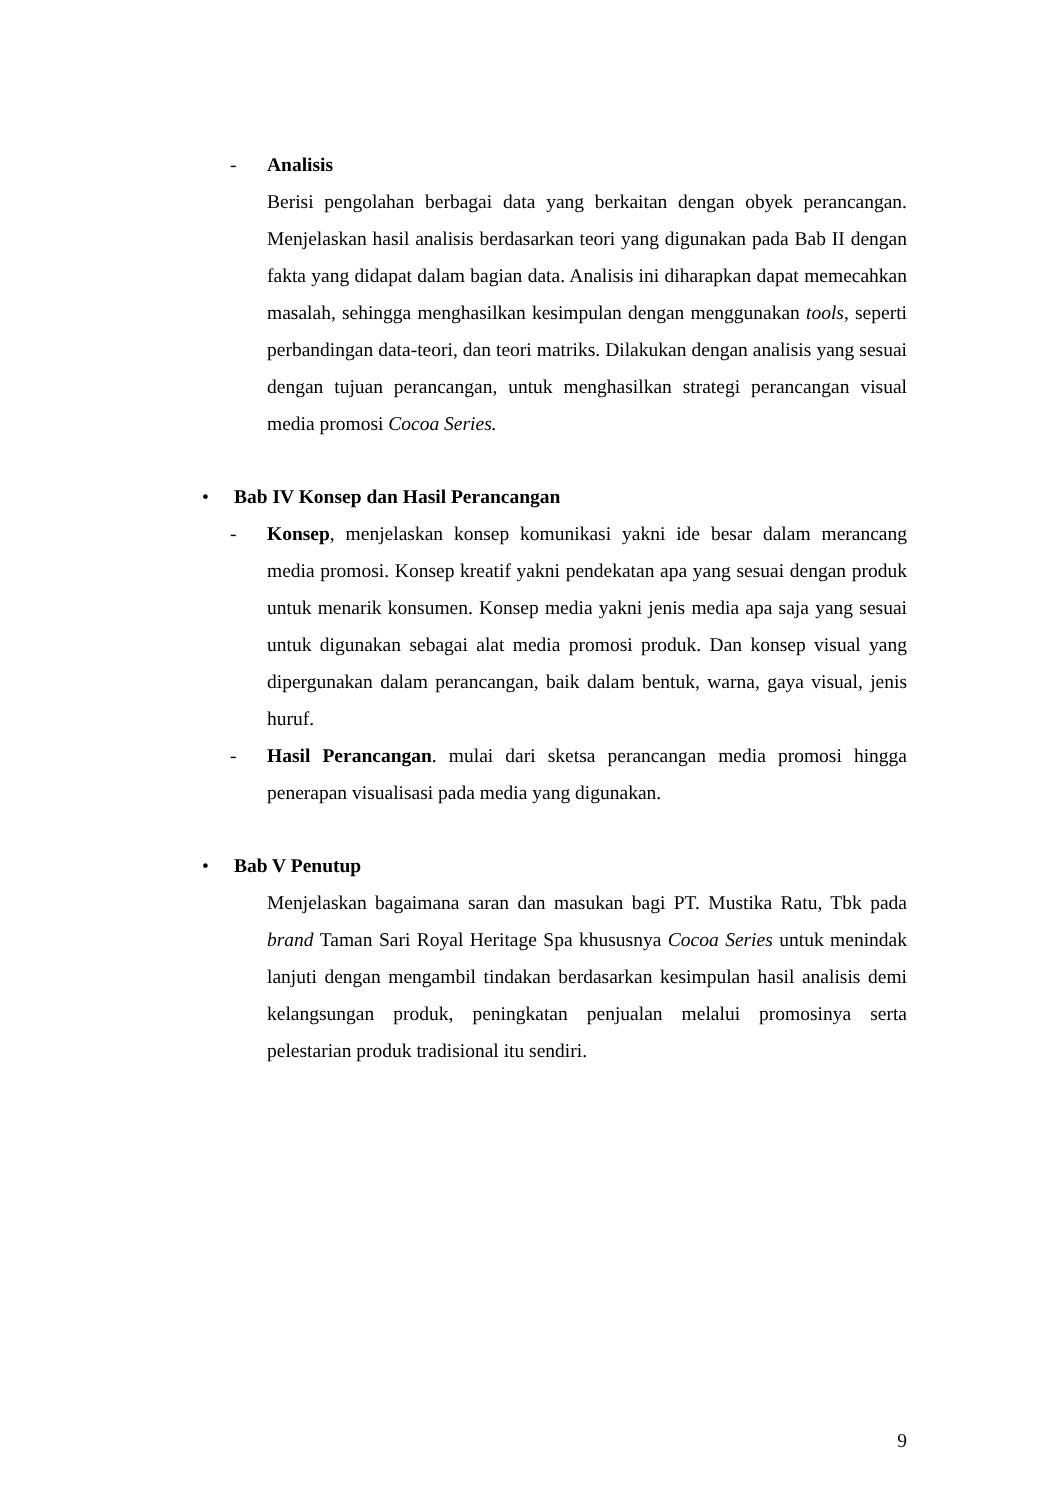- Analisis
Berisi pengolahan berbagai data yang berkaitan dengan obyek perancangan. Menjelaskan hasil analisis berdasarkan teori yang digunakan pada Bab II dengan fakta yang didapat dalam bagian data. Analisis ini diharapkan dapat memecahkan masalah, sehingga menghasilkan kesimpulan dengan menggunakan tools, seperti perbandingan data-teori, dan teori matriks. Dilakukan dengan analisis yang sesuai dengan tujuan perancangan, untuk menghasilkan strategi perancangan visual media promosi Cocoa Series.
• Bab IV Konsep dan Hasil Perancangan
- Konsep, menjelaskan konsep komunikasi yakni ide besar dalam merancang media promosi. Konsep kreatif yakni pendekatan apa yang sesuai dengan produk untuk menarik konsumen. Konsep media yakni jenis media apa saja yang sesuai untuk digunakan sebagai alat media promosi produk. Dan konsep visual yang dipergunakan dalam perancangan, baik dalam bentuk, warna, gaya visual, jenis huruf.
- Hasil Perancangan. mulai dari sketsa perancangan media promosi hingga penerapan visualisasi pada media yang digunakan.
• Bab V Penutup
Menjelaskan bagaimana saran dan masukan bagi PT. Mustika Ratu, Tbk pada brand Taman Sari Royal Heritage Spa khususnya Cocoa Series untuk menindak lanjuti dengan mengambil tindakan berdasarkan kesimpulan hasil analisis demi kelangsungan produk, peningkatan penjualan melalui promosinya serta pelestarian produk tradisional itu sendiri.
9